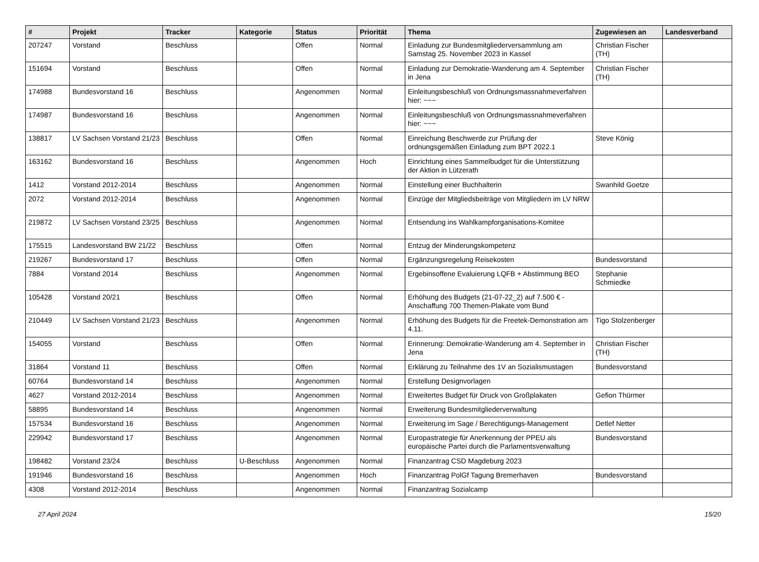| # | Projekt | Tracker | Kategorie | Status | Priorität | Thema | Zugewiesen an | Landesverband |
| --- | --- | --- | --- | --- | --- | --- | --- | --- |
| 207247 | Vorstand | Beschluss | | Offen | Normal | Einladung zur Bundesmitgliederversammlung am Samstag 25. November 2023 in Kassel | Christian Fischer (TH) | |
| 151694 | Vorstand | Beschluss | | Offen | Normal | Einladung zur Demokratie-Wanderung am 4. September in Jena | Christian Fischer (TH) | |
| 174988 | Bundesvorstand 16 | Beschluss | | Angenommen | Normal | Einleitungsbeschluß von Ordnungsmassnahmeverfahren hier: ~~~ | | |
| 174987 | Bundesvorstand 16 | Beschluss | | Angenommen | Normal | Einleitungsbeschluß von Ordnungsmassnahmeverfahren hier: ~~~ | | |
| 138817 | LV Sachsen Vorstand 21/23 | Beschluss | | Offen | Normal | Einreichung Beschwerde zur Prüfung der ordnungsgemäßen Einladung zum BPT 2022.1 | Steve König | |
| 163162 | Bundesvorstand 16 | Beschluss | | Angenommen | Hoch | Einrichtung eines Sammelbudget für die Unterstützung der Aktion in Lützerath | | |
| 1412 | Vorstand 2012-2014 | Beschluss | | Angenommen | Normal | Einstellung einer Buchhalterin | Swanhild Goetze | |
| 2072 | Vorstand 2012-2014 | Beschluss | | Angenommen | Normal | Einzüge der Mitgliedsbeiträge von Mitgliedern im LV NRW | | |
| 219872 | LV Sachsen Vorstand 23/25 | Beschluss | | Angenommen | Normal | Entsendung ins Wahlkampforganisations-Komitee | | |
| 175515 | Landesvorstand BW 21/22 | Beschluss | | Offen | Normal | Entzug der Minderungskompetenz | | |
| 219267 | Bundesvorstand 17 | Beschluss | | Offen | Normal | Ergänzungsregelung Reisekosten | Bundesvorstand | |
| 7884 | Vorstand 2014 | Beschluss | | Angenommen | Normal | Ergebinsoffene Evaluierung LQFB + Abstimmung BEO | Stephanie Schmiedke | |
| 105428 | Vorstand 20/21 | Beschluss | | Offen | Normal | Erhöhung des Budgets (21-07-22_2) auf 7.500 € - Anschaffung 700 Themen-Plakate vom Bund | | |
| 210449 | LV Sachsen Vorstand 21/23 | Beschluss | | Angenommen | Normal | Erhöhung des Budgets für die Freetek-Demonstration am 4.11. | Tigo Stolzenberger | |
| 154055 | Vorstand | Beschluss | | Offen | Normal | Erinnerung: Demokratie-Wanderung am 4. September in Jena | Christian Fischer (TH) | |
| 31864 | Vorstand 11 | Beschluss | | Offen | Normal | Erklärung zu Teilnahme des 1V an Sozialismustagen | Bundesvorstand | |
| 60764 | Bundesvorstand 14 | Beschluss | | Angenommen | Normal | Erstellung Designvorlagen | | |
| 4627 | Vorstand 2012-2014 | Beschluss | | Angenommen | Normal | Erweitertes Budget für Druck von Großplakaten | Gefion Thürmer | |
| 58895 | Bundesvorstand 14 | Beschluss | | Angenommen | Normal | Erweiterung Bundesmitgliederverwaltung | | |
| 157534 | Bundesvorstand 16 | Beschluss | | Angenommen | Normal | Erweiterung im Sage / Berechtigungs-Management | Detlef Netter | |
| 229942 | Bundesvorstand 17 | Beschluss | | Angenommen | Normal | Europastrategie für Anerkennung der PPEU als europäische Partei durch die Parlamentsverwaltung | Bundesvorstand | |
| 198482 | Vorstand 23/24 | Beschluss | U-Beschluss | Angenommen | Normal | Finanzantrag CSD Magdeburg 2023 | | |
| 191946 | Bundesvorstand 16 | Beschluss | | Angenommen | Hoch | Finanzantrag PolGf Tagung Bremerhaven | Bundesvorstand | |
| 4308 | Vorstand 2012-2014 | Beschluss | | Angenommen | Normal | Finanzantrag Sozialcamp | | |
27 April 2024 15/20